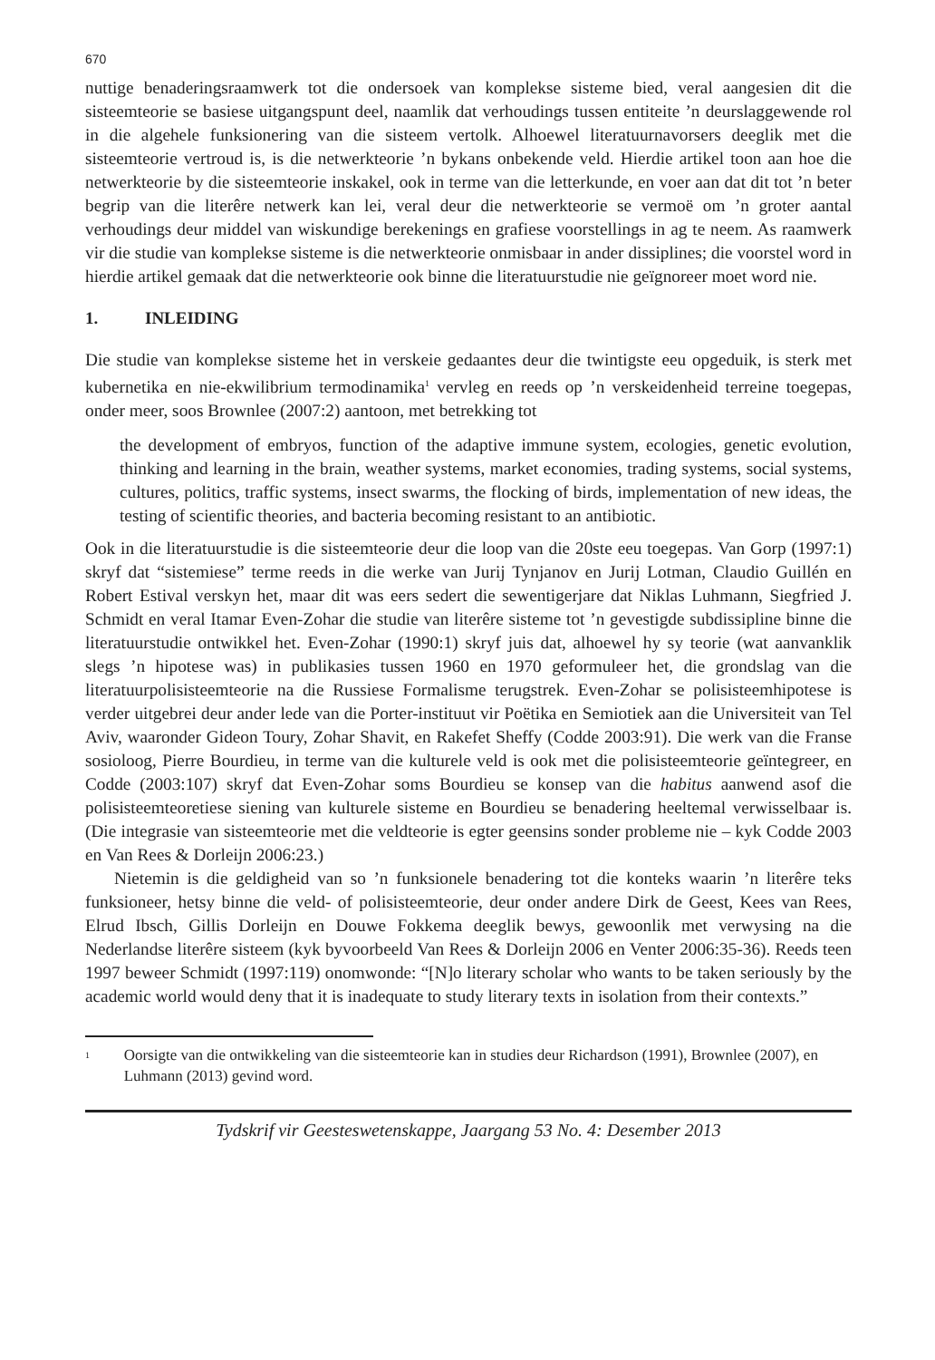670
nuttige benaderingsraamwerk tot die ondersoek van komplekse sisteme bied, veral aangesien dit die sisteemteorie se basiese uitgangspunt deel, naamlik dat verhoudings tussen entiteite ’n deurslaggewende rol in die algehele funksionering van die sisteem vertolk. Alhoewel literatuurnavorsers deeglik met die sisteemteorie vertroud is, is die netwerkteorie ’n bykans onbekende veld. Hierdie artikel toon aan hoe die netwerkteorie by die sisteemteorie inskakel, ook in terme van die letterkunde, en voer aan dat dit tot ’n beter begrip van die literêre netwerk kan lei, veral deur die netwerkteorie se vermoë om ’n groter aantal verhoudings deur middel van wiskundige berekenings en grafiese voorstellings in ag te neem. As raamwerk vir die studie van komplekse sisteme is die netwerkteorie onmisbaar in ander dissiplines; die voorstel word in hierdie artikel gemaak dat die netwerkteorie ook binne die literatuurstudie nie geïgnoreer moet word nie.
1. INLEIDING
Die studie van komplekse sisteme het in verskeie gedaantes deur die twintigste eeu opgeduik, is sterk met kubernetika en nie-ekwilibrium termodinamika<sup>1</sup> vervleg en reeds op ’n verskeidenheid terreine toegepas, onder meer, soos Brownlee (2007:2) aantoon, met betrekking tot
the development of embryos, function of the adaptive immune system, ecologies, genetic evolution, thinking and learning in the brain, weather systems, market economies, trading systems, social systems, cultures, politics, traffic systems, insect swarms, the flocking of birds, implementation of new ideas, the testing of scientific theories, and bacteria becoming resistant to an antibiotic.
Ook in die literatuurstudie is die sisteemteorie deur die loop van die 20ste eeu toegepas. Van Gorp (1997:1) skryf dat “sistemiese” terme reeds in die werke van Jurij Tynjanov en Jurij Lotman, Claudio Guillén en Robert Estival verskyn het, maar dit was eers sedert die sewentigerjare dat Niklas Luhmann, Siegfried J. Schmidt en veral Itamar Even-Zohar die studie van literêre sisteme tot ’n gevestigde subdissipline binne die literatuurstudie ontwikkel het. Even-Zohar (1990:1) skryf juis dat, alhoewel hy sy teorie (wat aanvanklik slegs ’n hipotese was) in publikasies tussen 1960 en 1970 geformuleer het, die grondslag van die literatuurpolisisteemteorie na die Russiese Formalisme terugstrek. Even-Zohar se polisisteemhipotese is verder uitgebrei deur ander lede van die Porter-instituut vir Poëtika en Semiotiek aan die Universiteit van Tel Aviv, waaronder Gideon Toury, Zohar Shavit, en Rakefet Sheffy (Codde 2003:91). Die werk van die Franse sosioloog, Pierre Bourdieu, in terme van die kulturele veld is ook met die polisisteemteorie geïntegreer, en Codde (2003:107) skryf dat Even-Zohar soms Bourdieu se konsep van die habitus aanwend asof die polisisteemteoretiese siening van kulturele sisteme en Bourdieu se benadering heeltemal verwisselbaar is. (Die integrasie van sisteemteorie met die veldteorie is egter geensins sonder probleme nie – kyk Codde 2003 en Van Rees & Dorleijn 2006:23.)
Nietemin is die geldigheid van so ’n funksionele benadering tot die konteks waarin ’n literêre teks funksioneer, hetsy binne die veld- of polisisteemteorie, deur onder andere Dirk de Geest, Kees van Rees, Elrud Ibsch, Gillis Dorleijn en Douwe Fokkema deeglik bewys, gewoonlik met verwysing na die Nederlandse literêre sisteem (kyk byvoorbeeld Van Rees & Dorleijn 2006 en Venter 2006:35-36). Reeds teen 1997 beweer Schmidt (1997:119) onomwonde: “[N]o literary scholar who wants to be taken seriously by the academic world would deny that it is inadequate to study literary texts in isolation from their contexts.”
<sup>1</sup>
Oorsigte van die ontwikkeling van die sisteemteorie kan in studies deur Richardson (1991), Brownlee (2007), en Luhmann (2013) gevind word.
Tydskrif vir Geesteswetenskappe, Jaargang 53 No. 4: Desember 2013